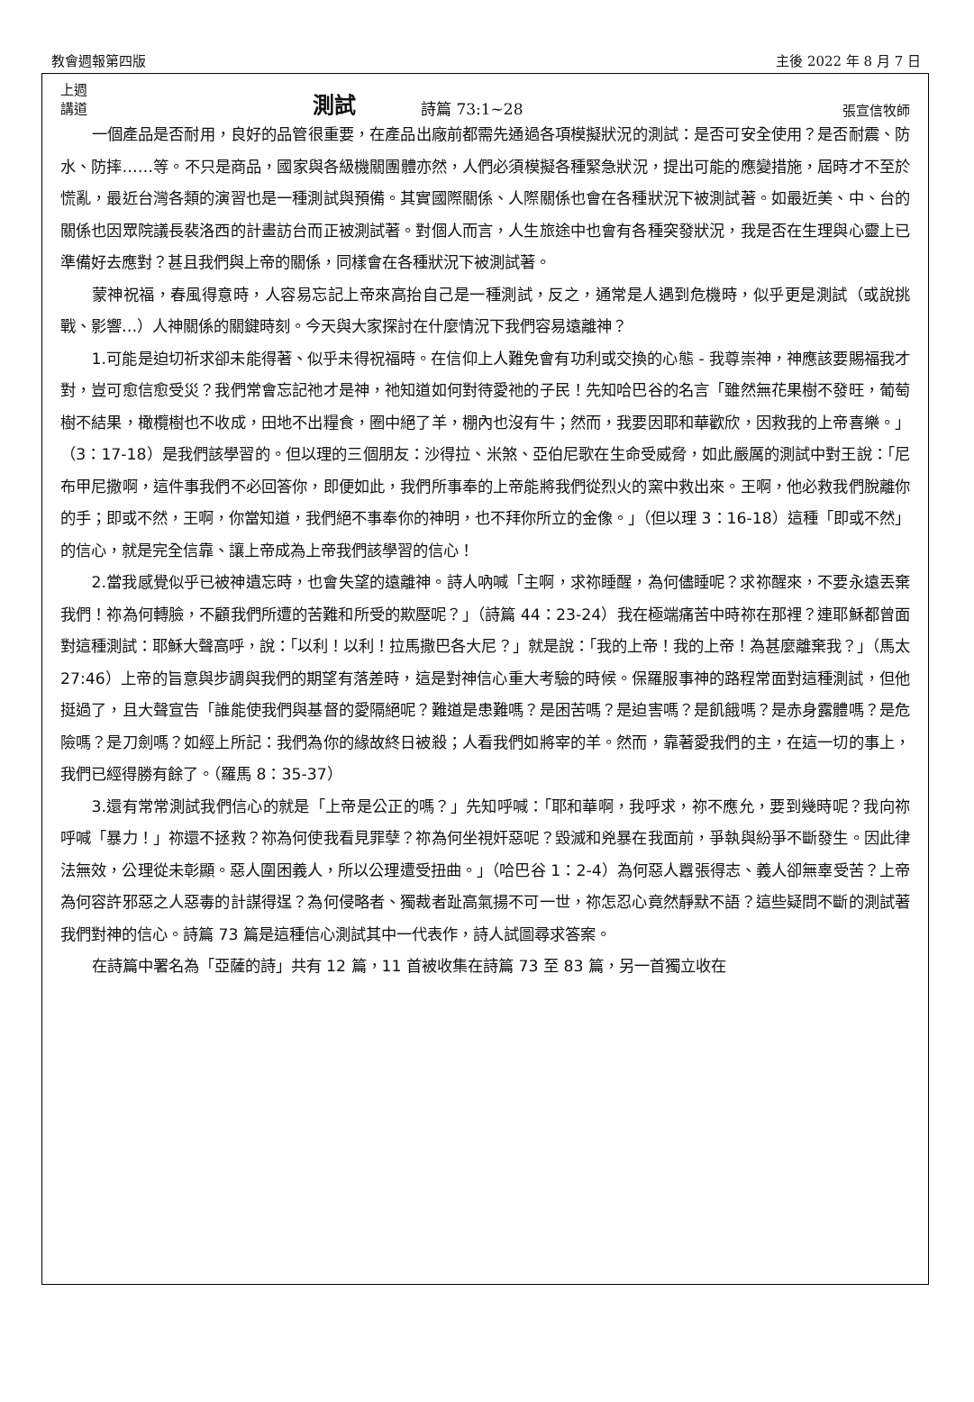教會週報第四版 主後 2022 年 8 月 7 日
上週
講道
測試
詩篇 73:1~28
張宣信牧師
一個產品是否耐用，良好的品管很重要，在產品出廠前都需先通過各項模擬狀況的測試：是否可安全使用？是否耐震、防水、防摔……等。不只是商品，國家與各級機關團體亦然，人們必須模擬各種緊急狀況，提出可能的應變措施，屆時才不至於慌亂，最近台灣各類的演習也是一種測試與預備。其實國際關係、人際關係也會在各種狀況下被測試著。如最近美、中、台的關係也因眾院議長裴洛西的計畫訪台而正被測試著。對個人而言，人生旅途中也會有各種突發狀況，我是否在生理與心靈上已準備好去應對？甚且我們與上帝的關係，同樣會在各種狀況下被測試著。
蒙神祝福，春風得意時，人容易忘記上帝來高抬自己是一種測試，反之，通常是人遇到危機時，似乎更是測試（或說挑戰、影響…）人神關係的關鍵時刻。今天與大家探討在什麼情況下我們容易遠離神？
1.可能是迫切祈求卻未能得著、似乎未得祝福時。在信仰上人難免會有功利或交換的心態 - 我尊崇神，神應該要賜福我才對，豈可愈信愈受災？我們常會忘記祂才是神，祂知道如何對待愛祂的子民！先知哈巴谷的名言「雖然無花果樹不發旺，葡萄樹不結果，橄欖樹也不收成，田地不出糧食，圈中絕了羊，棚內也沒有牛；然而，我要因耶和華歡欣，因救我的上帝喜樂。」（3：17-18）是我們該學習的。但以理的三個朋友：沙得拉、米煞、亞伯尼歌在生命受威脅，如此嚴厲的測試中對王說：「尼布甲尼撒啊，這件事我們不必回答你，即便如此，我們所事奉的上帝能將我們從烈火的窯中救出來。王啊，他必救我們脫離你的手；即或不然，王啊，你當知道，我們絕不事奉你的神明，也不拜你所立的金像。」（但以理 3：16-18）這種「即或不然」的信心，就是完全信靠、讓上帝成為上帝我們該學習的信心！
2.當我感覺似乎已被神遺忘時，也會失望的遠離神。詩人吶喊「主啊，求祢睡醒，為何儘睡呢？求祢醒來，不要永遠丟棄我們！祢為何轉臉，不顧我們所遭的苦難和所受的欺壓呢？」（詩篇 44：23-24）我在極端痛苦中時祢在那裡？連耶穌都曾面對這種測試：耶穌大聲高呼，說：「以利！以利！拉馬撒巴各大尼？」就是說：「我的上帝！我的上帝！為甚麼離棄我？」（馬太 27:46）上帝的旨意與步調與我們的期望有落差時，這是對神信心重大考驗的時候。保羅服事神的路程常面對這種測試，但他挺過了，且大聲宣告「誰能使我們與基督的愛隔絕呢？難道是患難嗎？是困苦嗎？是迫害嗎？是飢餓嗎？是赤身露體嗎？是危險嗎？是刀劍嗎？如經上所記：我們為你的緣故終日被殺；人看我們如將宰的羊。然而，靠著愛我們的主，在這一切的事上，我們已經得勝有餘了。（羅馬 8：35-37）
3.還有常常測試我們信心的就是「上帝是公正的嗎？」先知呼喊：「耶和華啊，我呼求，祢不應允，要到幾時呢？我向祢呼喊「暴力！」祢還不拯救？祢為何使我看見罪孽？祢為何坐視奸惡呢？毀滅和兇暴在我面前，爭執與紛爭不斷發生。因此律法無效，公理從未彰顯。惡人圍困義人，所以公理遭受扭曲。」（哈巴谷 1：2-4）為何惡人囂張得志、義人卻無辜受苦？上帝為何容許邪惡之人惡毒的計謀得逞？為何侵略者、獨裁者趾高氣揚不可一世，祢怎忍心竟然靜默不語？這些疑問不斷的測試著我們對神的信心。詩篇 73 篇是這種信心測試其中一代表作，詩人試圖尋求答案。
在詩篇中署名為「亞薩的詩」共有 12 篇，11 首被收集在詩篇 73 至 83 篇，另一首獨立收在